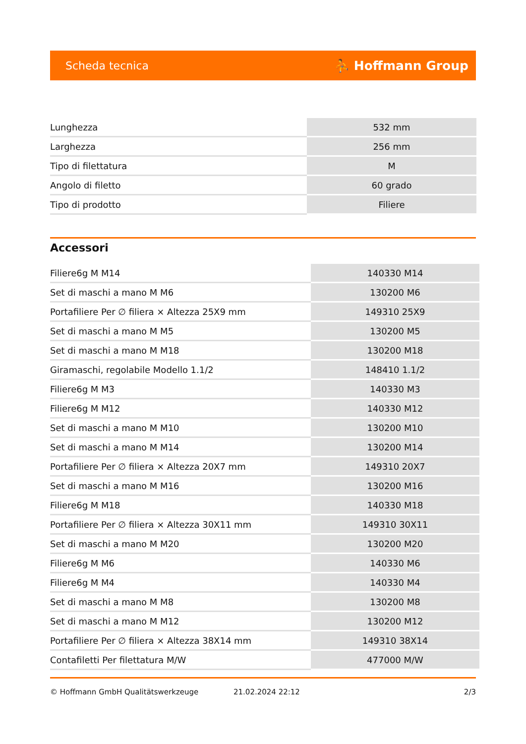Scheda tecnica ⛹ Hoffmann Group
| Lunghezza | 532 mm |
| Larghezza | 256 mm |
| Tipo di filettatura | M |
| Angolo di filetto | 60 grado |
| Tipo di prodotto | Filiere |
Accessori
| Filiere6g M M14 | 140330 M14 |
| Set di maschi a mano M M6 | 130200 M6 |
| Portafiliere Per ∅ filiera × Altezza 25X9 mm | 149310 25X9 |
| Set di maschi a mano M M5 | 130200 M5 |
| Set di maschi a mano M M18 | 130200 M18 |
| Giramaschi, regolabile Modello 1.1/2 | 148410 1.1/2 |
| Filiere6g M M3 | 140330 M3 |
| Filiere6g M M12 | 140330 M12 |
| Set di maschi a mano M M10 | 130200 M10 |
| Set di maschi a mano M M14 | 130200 M14 |
| Portafiliere Per ∅ filiera × Altezza 20X7 mm | 149310 20X7 |
| Set di maschi a mano M M16 | 130200 M16 |
| Filiere6g M M18 | 140330 M18 |
| Portafiliere Per ∅ filiera × Altezza 30X11 mm | 149310 30X11 |
| Set di maschi a mano M M20 | 130200 M20 |
| Filiere6g M M6 | 140330 M6 |
| Filiere6g M M4 | 140330 M4 |
| Set di maschi a mano M M8 | 130200 M8 |
| Set di maschi a mano M M12 | 130200 M12 |
| Portafiliere Per ∅ filiera × Altezza 38X14 mm | 149310 38X14 |
| Contafiletti Per filettatura M/W | 477000 M/W |
© Hoffmann GmbH Qualitätswerkzeuge 21.02.2024 22:12 2/3